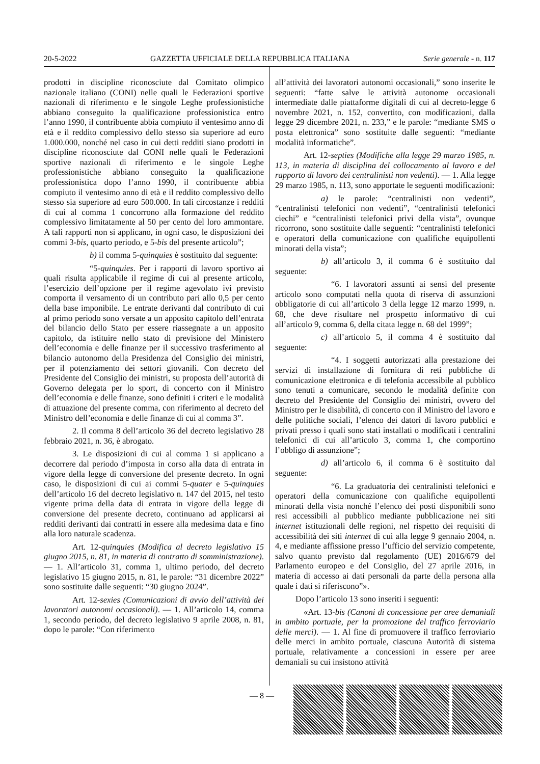20-5-2022 GAZZETTA UFFICIALE DELLA REPUBBLICA ITALIANA Serie generale - n. 117
prodotti in discipline riconosciute dal Comitato olimpico nazionale italiano (CONI) nelle quali le Federazioni sportive nazionali di riferimento e le singole Leghe professionistiche abbiano conseguito la qualificazione professionistica entro l’anno 1990, il contribuente abbia compiuto il ventesimo anno di età e il reddito complessivo dello stesso sia superiore ad euro 1.000.000, nonché nel caso in cui detti redditi siano prodotti in discipline riconosciute dal CONI nelle quali le Federazioni sportive nazionali di riferimento e le singole Leghe professionistiche abbiano conseguito la qualificazione professionistica dopo l’anno 1990, il contribuente abbia compiuto il ventesimo anno di età e il reddito complessivo dello stesso sia superiore ad euro 500.000. In tali circostanze i redditi di cui al comma 1 concorrono alla formazione del reddito complessivo limitatamente al 50 per cento del loro ammontare. A tali rapporti non si applicano, in ogni caso, le disposizioni dei commi 3-bis, quarto periodo, e 5-bis del presente articolo”;
b) il comma 5-quinquies è sostituito dal seguente:
“5-quinquies. Per i rapporti di lavoro sportivo ai quali risulta applicabile il regime di cui al presente articolo, l’esercizio dell’opzione per il regime agevolato ivi previsto comporta il versamento di un contributo pari allo 0,5 per cento della base imponibile. Le entrate derivanti dal contributo di cui al primo periodo sono versate a un apposito capitolo dell’entrata del bilancio dello Stato per essere riassegnate a un apposito capitolo, da istituire nello stato di previsione del Ministero dell’economia e delle finanze per il successivo trasferimento al bilancio autonomo della Presidenza del Consiglio dei ministri, per il potenziamento dei settori giovanili. Con decreto del Presidente del Consiglio dei ministri, su proposta dell’autorità di Governo delegata per lo sport, di concerto con il Ministro dell’economia e delle finanze, sono definiti i criteri e le modalità di attuazione del presente comma, con riferimento al decreto del Ministro dell’economia e delle finanze di cui al comma 3”.
2. Il comma 8 dell’articolo 36 del decreto legislativo 28 febbraio 2021, n. 36, è abrogato.
3. Le disposizioni di cui al comma 1 si applicano a decorrere dal periodo d’imposta in corso alla data di entrata in vigore della legge di conversione del presente decreto. In ogni caso, le disposizioni di cui ai commi 5-quater e 5-quinquies dell’articolo 16 del decreto legislativo n. 147 del 2015, nel testo vigente prima della data di entrata in vigore della legge di conversione del presente decreto, continuano ad applicarsi ai redditi derivanti dai contratti in essere alla medesima data e fino alla loro naturale scadenza.
Art. 12-quinquies (Modifica al decreto legislativo 15 giugno 2015, n. 81, in materia di contratto di somministrazione). — 1. All’articolo 31, comma 1, ultimo periodo, del decreto legislativo 15 giugno 2015, n. 81, le parole: “31 dicembre 2022” sono sostituite dalle seguenti: “30 giugno 2024”.
Art. 12-sexies (Comunicazioni di avvio dell’attività dei lavoratori autonomi occasionali). — 1. All’articolo 14, comma 1, secondo periodo, del decreto legislativo 9 aprile 2008, n. 81, dopo le parole: “Con riferimento
all’attività dei lavoratori autonomi occasionali,” sono inserite le seguenti: “fatte salve le attività autonome occasionali intermediate dalle piattaforme digitali di cui al decreto-legge 6 novembre 2021, n. 152, convertito, con modificazioni, dalla legge 29 dicembre 2021, n. 233,” e le parole: “mediante SMS o posta elettronica” sono sostituite dalle seguenti: “mediante modalità informatiche”.
Art. 12-septies (Modifiche alla legge 29 marzo 1985, n. 113, in materia di disciplina del collocamento al lavoro e del rapporto di lavoro dei centralinisti non vedenti). — 1. Alla legge 29 marzo 1985, n. 113, sono apportate le seguenti modificazioni:
a) le parole: “centralinisti non vedenti”, “centralinisti telefonici non vedenti”, “centralinisti telefonici ciechi” e “centralinisti telefonici privi della vista”, ovunque ricorrono, sono sostituite dalle seguenti: “centralinisti telefonici e operatori della comunicazione con qualifiche equipollenti minorati della vista”;
b) all’articolo 3, il comma 6 è sostituito dal seguente:
“6. I lavoratori assunti ai sensi del presente articolo sono computati nella quota di riserva di assunzioni obbligatorie di cui all’articolo 3 della legge 12 marzo 1999, n. 68, che deve risultare nel prospetto informativo di cui all’articolo 9, comma 6, della citata legge n. 68 del 1999”;
c) all’articolo 5, il comma 4 è sostituito dal seguente:
“4. I soggetti autorizzati alla prestazione dei servizi di installazione di fornitura di reti pubbliche di comunicazione elettronica e di telefonia accessibile al pubblico sono tenuti a comunicare, secondo le modalità definite con decreto del Presidente del Consiglio dei ministri, ovvero del Ministro per le disabilità, di concerto con il Ministro del lavoro e delle politiche sociali, l’elenco dei datori di lavoro pubblici e privati presso i quali sono stati installati o modificati i centralini telefonici di cui all’articolo 3, comma 1, che comportino l’obbligo di assunzione”;
d) all’articolo 6, il comma 6 è sostituito dal seguente:
“6. La graduatoria dei centralinisti telefonici e operatori della comunicazione con qualifiche equipollenti minorati della vista nonché l’elenco dei posti disponibili sono resi accessibili al pubblico mediante pubblicazione nei siti internet istituzionali delle regioni, nel rispetto dei requisiti di accessibilità dei siti internet di cui alla legge 9 gennaio 2004, n. 4, e mediante affissione presso l’ufficio del servizio competente, salvo quanto previsto dal regolamento (UE) 2016/679 del Parlamento europeo e del Consiglio, del 27 aprile 2016, in materia di accesso ai dati personali da parte della persona alla quale i dati si riferiscono”».
Dopo l’articolo 13 sono inseriti i seguenti:
«Art. 13-bis (Canoni di concessione per aree demaniali in ambito portuale, per la promozione del traffico ferroviario delle merci). — 1. Al fine di promuovere il traffico ferroviario delle merci in ambito portuale, ciascuna Autorità di sistema portuale, relativamente a concessioni in essere per aree demaniali su cui insistono attività
— 8 —